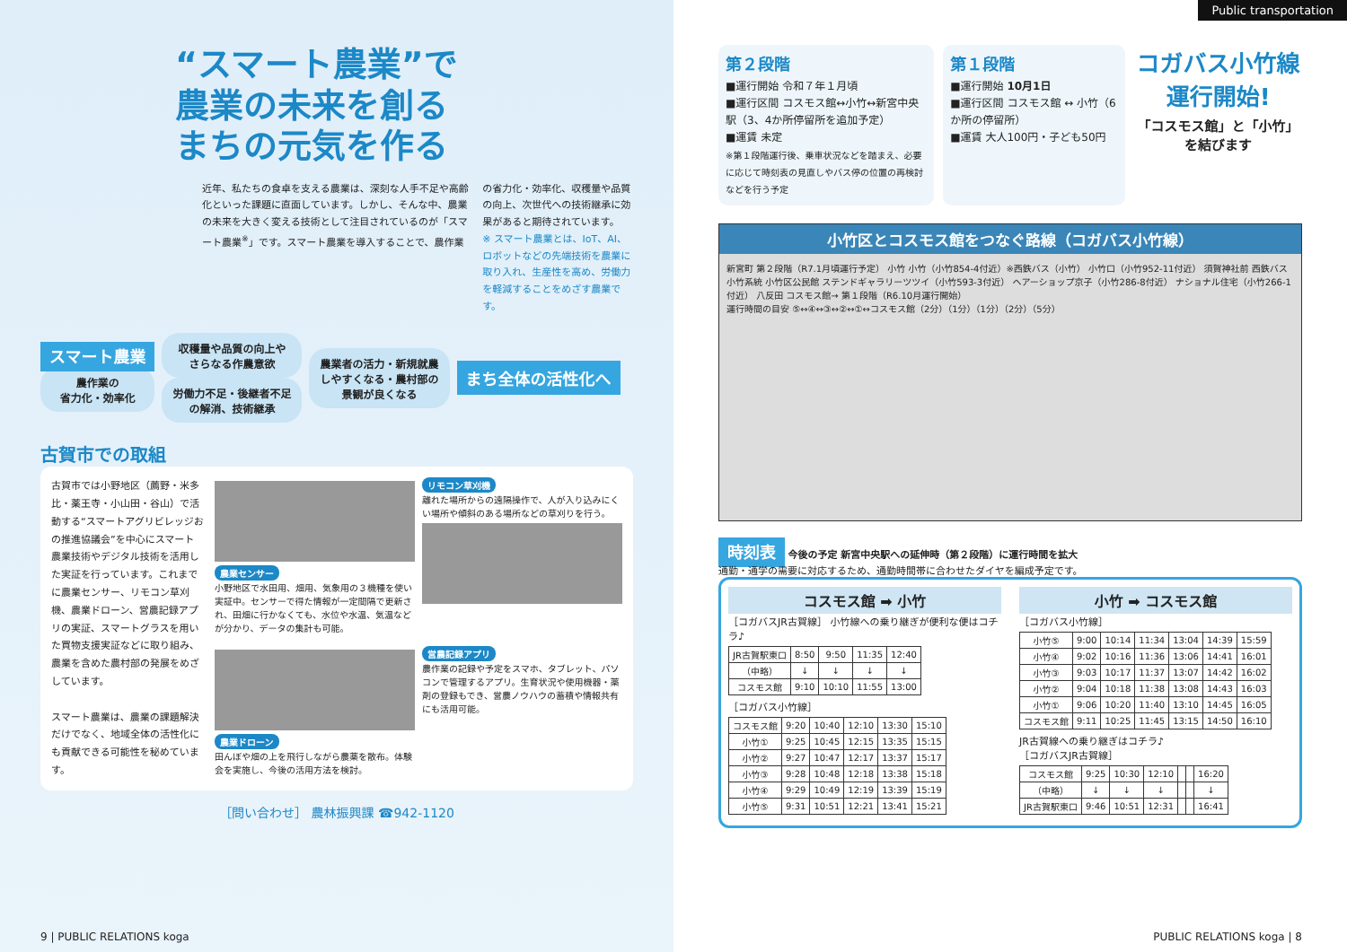“スマート農業”で
農業の未来を創る
まちの元気を作る
近年、私たちの食卓を支える農業は、深刻な人手不足や高齢化といった課題に直面しています。しかし、そんな中、農業の未来を大きく変える技術として注目されているのが「スマート農業<sup>※</sup>」です。スマート農業を導入することで、農作業
の省力化・効率化、収穫量や品質の向上、次世代への技術継承に効果があると期待されています。
※ スマート農業とは、IoT、AI、ロボットなどの先端技術を農業に取り入れ、生産性を高め、労働力を軽減することをめざす農業です。
スマート農業
農作業の
省力化・効率化
収穫量や品質の向上や
さらなる作農意欲
労働力不足・後継者不足
の解消、技術継承
農業者の活力・新規就農
しやすくなる・農村部の
景観が良くなる
まち全体の活性化へ
古賀市での取組
古賀市では小野地区（薦野・米多比・薬王寺・小山田・谷山）で活動する“スマートアグリビレッジおの推進協議会”を中心にスマート農業技術やデジタル技術を活用した実証を行っています。これまでに農業センサー、リモコン草刈機、農業ドローン、営農記録アプリの実証、スマートグラスを用いた買物支援実証などに取り組み、農業を含めた農村部の発展をめざしています。
スマート農業は、農業の課題解決だけでなく、地域全体の活性化にも貢献できる可能性を秘めています。
農業センサー
小野地区で水田用、畑用、気象用の３機種を使い実証中。センサーで得た情報が一定間隔で更新され、田畑に行かなくても、水位や水温、気温などが分かり、データの集計も可能。
リモコン草刈機
離れた場所からの遠隔操作で、人が入り込みにくい場所や傾斜のある場所などの草刈りを行う。
農業ドローン
田んぼや畑の上を飛行しながら農薬を散布。体験会を実施し、今後の活用方法を検討。
営農記録アプリ
農作業の記録や予定をスマホ、タブレット、パソコンで管理するアプリ。生育状況や使用機器・薬剤の登録もでき、営農ノウハウの蓄積や情報共有にも活用可能。
［問い合わせ］ 農林振興課 ☎942-1120
9 | PUBLIC RELATIONS koga
Public transportation
第２段階
■運行開始 令和７年１月頃
■運行区間 コスモス館↔小竹↔新宮中央駅（3、4か所停留所を追加予定）
■運賃 未定
※第１段階運行後、乗車状況などを踏まえ、必要に応じて時刻表の見直しやバス停の位置の再検討などを行う予定
第１段階
■運行開始 10月1日
■運行区間 コスモス館 ↔ 小竹（6か所の停留所）
■運賃 大人100円・子ども50円
コガバス小竹線
運行開始!
「コスモス館」と「小竹」を結びます
小竹区とコスモス館をつなぐ路線（コガバス小竹線）
新宮町 第２段階（R7.1月頃運行予定） 小竹 小竹（小竹854-4付近）※西鉄バス（小竹） 小竹口（小竹952-11付近） 須賀神社前 西鉄バス 小竹系統 小竹区公民館 ステンドギャラリーツツイ（小竹593-3付近） ヘアーショップ京子（小竹286-8付近） ナショナル住宅（小竹266-1付近） 八反田 コスモス館→ 第１段階（R6.10月運行開始）
運行時間の目安 ⑤↔④↔③↔②↔①↔コスモス館（2分）（1分）（1分）（2分）（5分）
時刻表 今後の予定 新宮中央駅への延伸時（第２段階）に運行時間を拡大
通勤・通学の需要に対応するため、通勤時間帯に合わせたダイヤを編成予定です。
コスモス館 ➡ 小竹
［コガバスJR古賀線］ 小竹線への乗り継ぎが便利な便はコチラ♪
| JR古賀駅東口 | 8:50 | 9:50 | 11:35 | 12:40 |
| （中略） | ↓ | ↓ | ↓ | ↓ |
| コスモス館 | 9:10 | 10:10 | 11:55 | 13:00 |
［コガバス小竹線］
| コスモス館 | 9:20 | 10:40 | 12:10 | 13:30 | 15:10 |
| 小竹① | 9:25 | 10:45 | 12:15 | 13:35 | 15:15 |
| 小竹② | 9:27 | 10:47 | 12:17 | 13:37 | 15:17 |
| 小竹③ | 9:28 | 10:48 | 12:18 | 13:38 | 15:18 |
| 小竹④ | 9:29 | 10:49 | 12:19 | 13:39 | 15:19 |
| 小竹⑤ | 9:31 | 10:51 | 12:21 | 13:41 | 15:21 |
小竹 ➡ コスモス館
［コガバス小竹線］
| 小竹⑤ | 9:00 | 10:14 | 11:34 | 13:04 | 14:39 | 15:59 |
| 小竹④ | 9:02 | 10:16 | 11:36 | 13:06 | 14:41 | 16:01 |
| 小竹③ | 9:03 | 10:17 | 11:37 | 13:07 | 14:42 | 16:02 |
| 小竹② | 9:04 | 10:18 | 11:38 | 13:08 | 14:43 | 16:03 |
| 小竹① | 9:06 | 10:20 | 11:40 | 13:10 | 14:45 | 16:05 |
| コスモス館 | 9:11 | 10:25 | 11:45 | 13:15 | 14:50 | 16:10 |
JR古賀線への乗り継ぎはコチラ♪
［コガバスJR古賀線］
| コスモス館 | 9:25 | 10:30 | 12:10 | | | 16:20 |
| （中略） | ↓ | ↓ | ↓ | | | ↓ |
| JR古賀駅東口 | 9:46 | 10:51 | 12:31 | | | 16:41 |
PUBLIC RELATIONS koga | 8